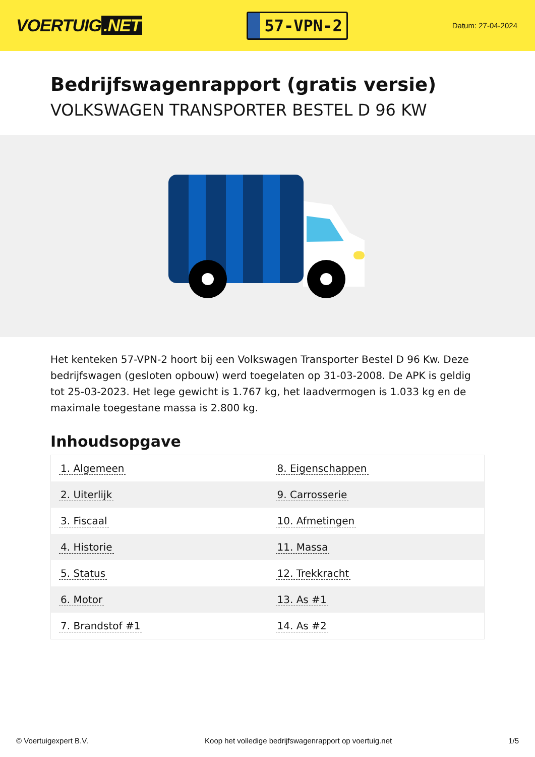VOERTUIG.NET
57-VPN-2
Datum: 27-04-2024
Bedrijfswagenrapport (gratis versie)
VOLKSWAGEN TRANSPORTER BESTEL D 96 KW
Het kenteken 57-VPN-2 hoort bij een Volkswagen Transporter Bestel D 96 Kw. Deze bedrijfswagen (gesloten opbouw) werd toegelaten op 31-03-2008. De APK is geldig tot 25-03-2023. Het lege gewicht is 1.767 kg, het laadvermogen is 1.033 kg en de maximale toegestane massa is 2.800 kg.
Inhoudsopgave
| 1. Algemeen | 8. Eigenschappen |
| 2. Uiterlijk | 9. Carrosserie |
| 3. Fiscaal | 10. Afmetingen |
| 4. Historie | 11. Massa |
| 5. Status | 12. Trekkracht |
| 6. Motor | 13. As #1 |
| 7. Brandstof #1 | 14. As #2 |
© Voertuigexpert B.V. Koop het volledige bedrijfswagenrapport op voertuig.net 1/5